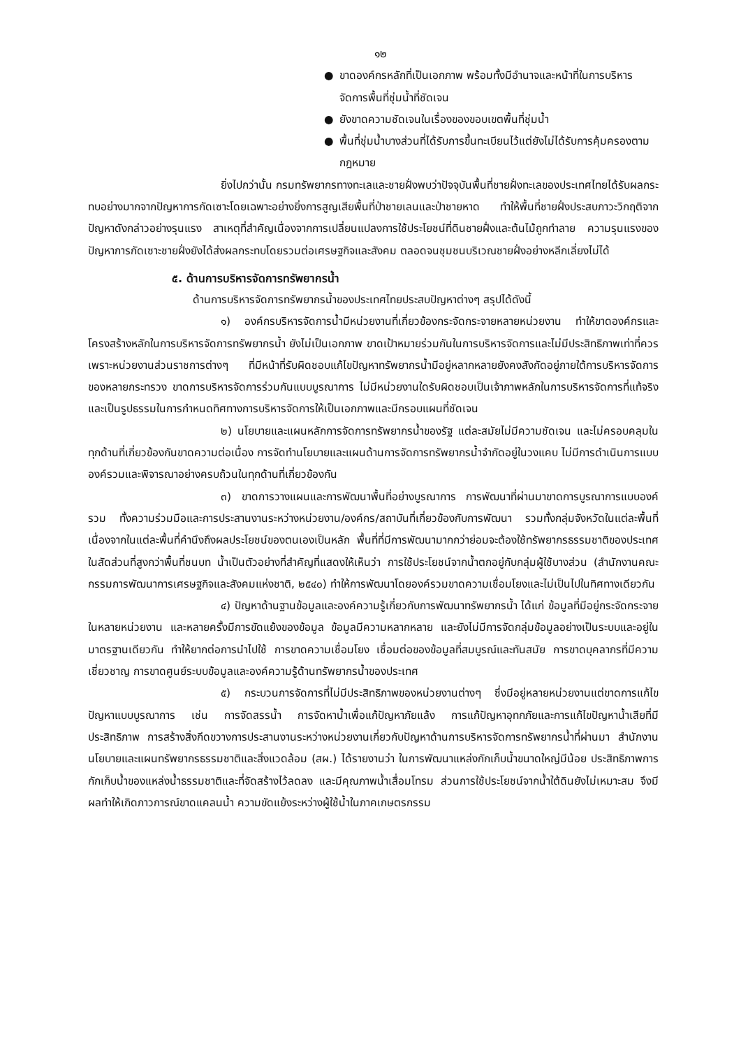๑๒
● ขาดองค์กรหลักที่เป็นเอกภาพ พร้อมทั้งมีอำนาจและหน้าที่ในการบริหารจัดการพื้นที่ชุ่มน้ำที่ชัดเจน
● ยังขาดความชัดเจนในเรื่องของขอบเขตพื้นที่ชุ่มน้ำ
● พื้นที่ชุ่มน้ำบางส่วนที่ได้รับการขึ้นทะเบียนไว้แต่ยังไม่ได้รับการคุ้มครองตามกฎหมาย
ยิ่งไปกว่านั้น กรมทรัพยากรทางทะเลและชายฝั่งพบว่าปัจจุบันพื้นที่ชายฝั่งทะเลของประเทศไทยได้รับผลกระทบอย่างมากจากปัญหาการกัดเซาะโดยเฉพาะอย่างยิ่งการสูญเสียพื้นที่ป่าชายเลนและป่าชายหาด ทำให้พื้นที่ชายฝั่งประสบภาวะวิกฤติจากปัญหาดังกล่าวอย่างรุนแรง สาเหตุที่สำคัญเนื่องจากการเปลี่ยนแปลงการใช้ประโยชน์ที่ดินชายฝั่งและต้นไม้ถูกทำลาย ความรุนแรงของปัญหาการกัดเซาะชายฝั่งยังได้ส่งผลกระทบโดยรวมต่อเศรษฐกิจและสังคม ตลอดจนชุมชนบริเวณชายฝั่งอย่างหลีกเลี่ยงไม่ได้
๕. ด้านการบริหารจัดการทรัพยากรน้ำ
ด้านการบริหารจัดการทรัพยากรน้ำของประเทศไทยประสบปัญหาต่างๆ สรุปได้ดังนี้
๑) องค์กรบริหารจัดการน้ำมีหน่วยงานที่เกี่ยวข้องกระจัดกระจายหลายหน่วยงาน ทำให้ขาดองค์กรและโครงสร้างหลักในการบริหารจัดการทรัพยากรน้ำ ยังไม่เป็นเอกภาพ ขาดเป้าหมายร่วมกันในการบริหารจัดการและไม่มีประสิทธิภาพเท่าที่ควร เพราะหน่วยงานส่วนราชการต่างๆ ที่มีหน้าที่รับผิดชอบแก้ไขปัญหาทรัพยากรน้ำมีอยู่หลากหลายยังคงสังกัดอยู่ภายใต้การบริหารจัดการของหลายกระทรวง ขาดการบริหารจัดการร่วมกันแบบบูรณาการ ไม่มีหน่วยงานใดรับผิดชอบเป็นเจ้าภาพหลักในการบริหารจัดการที่แท้จริงและเป็นรูปธรรมในการกำหนดทิศทางการบริหารจัดการให้เป็นเอกภาพและมีกรอบแผนที่ชัดเจน
๒) นโยบายและแผนหลักการจัดการทรัพยากรน้ำของรัฐ แต่ละสมัยไม่มีความชัดเจน และไม่ครอบคลุมในทุกด้านที่เกี่ยวข้องกันขาดความต่อเนื่อง การจัดทำนโยบายและแผนด้านการจัดการทรัพยากรน้ำจำกัดอยู่ในวงแคบ ไม่มีการดำเนินการแบบองค์รวมและพิจารณาอย่างครบถ้วนในทุกด้านที่เกี่ยวข้องกัน
๓) ขาดการวางแผนและการพัฒนาพื้นที่อย่างบูรณาการ การพัฒนาที่ผ่านมาขาดการบูรณาการแบบองค์รวม ทั้งความร่วมมือและการประสานงานระหว่างหน่วยงาน/องค์กร/สถาบันที่เกี่ยวข้องกับการพัฒนา รวมทั้งกลุ่มจังหวัดในแต่ละพื้นที่ เนื่องจากในแต่ละพื้นที่คำนึงถึงผลประโยชน์ของตนเองเป็นหลัก พื้นที่ที่มีการพัฒนามากกว่าย่อมจะต้องใช้ทรัพยากรธรรมชาติของประเทศในสัดส่วนที่สูงกว่าพื้นที่ชนบท น้ำเป็นตัวอย่างที่สำคัญที่แสดงให้เห็นว่า การใช้ประโยชน์จากน้ำตกอยู่กับกลุ่มผู้ใช้บางส่วน (สำนักงานคณะกรรมการพัฒนาการเศรษฐกิจและสังคมแห่งชาติ, ๒๕๔๐) ทำให้การพัฒนาโดยองค์รวมขาดความเชื่อมโยงและไม่เป็นไปในทิศทางเดียวกัน
๔) ปัญหาด้านฐานข้อมูลและองค์ความรู้เกี่ยวกับการพัฒนาทรัพยากรน้ำ ได้แก่ ข้อมูลที่มีอยู่กระจัดกระจายในหลายหน่วยงาน และหลายครั้งมีการขัดแย้งของข้อมูล ข้อมูลมีความหลากหลาย และยังไม่มีการจัดกลุ่มข้อมูลอย่างเป็นระบบและอยู่ในมาตรฐานเดียวกัน ทำให้ยากต่อการนำไปใช้ การขาดความเชื่อมโยง เชื่อมต่อของข้อมูลที่สมบูรณ์และทันสมัย การขาดบุคลากรที่มีความเชี่ยวชาญ การขาดศูนย์ระบบข้อมูลและองค์ความรู้ด้านทรัพยากรน้ำของประเทศ
๕) กระบวนการจัดการที่ไม่มีประสิทธิภาพของหน่วยงานต่างๆ ซึ่งมีอยู่หลายหน่วยงานแต่ขาดการแก้ไขปัญหาแบบบูรณาการ เช่น การจัดสรรน้ำ การจัดหาน้ำเพื่อแก้ปัญหาภัยแล้ง การแก้ปัญหาอุทกภัยและการแก้ไขปัญหาน้ำเสียที่มีประสิทธิภาพ การสร้างสิ่งกีดขวางการประสานงานระหว่างหน่วยงานเกี่ยวกับปัญหาด้านการบริหารจัดการทรัพยากรน้ำที่ผ่านมา สำนักงานนโยบายและแผนทรัพยากรธรรมชาติและสิ่งแวดล้อม (สผ.) ได้รายงานว่า ในการพัฒนาแหล่งกักเก็บน้ำขนาดใหญ่มีน้อย ประสิทธิภาพการกักเก็บน้ำของแหล่งน้ำธรรมชาติและที่จัดสร้างไว้ลดลง และมีคุณภาพน้ำเสื่อมโทรม ส่วนการใช้ประโยชน์จากน้ำใต้ดินยังไม่เหมาะสม จึงมีผลทำให้เกิดภาวการณ์ขาดแคลนน้ำ ความขัดแย้งระหว่างผู้ใช้น้ำในภาคเกษตรกรรม